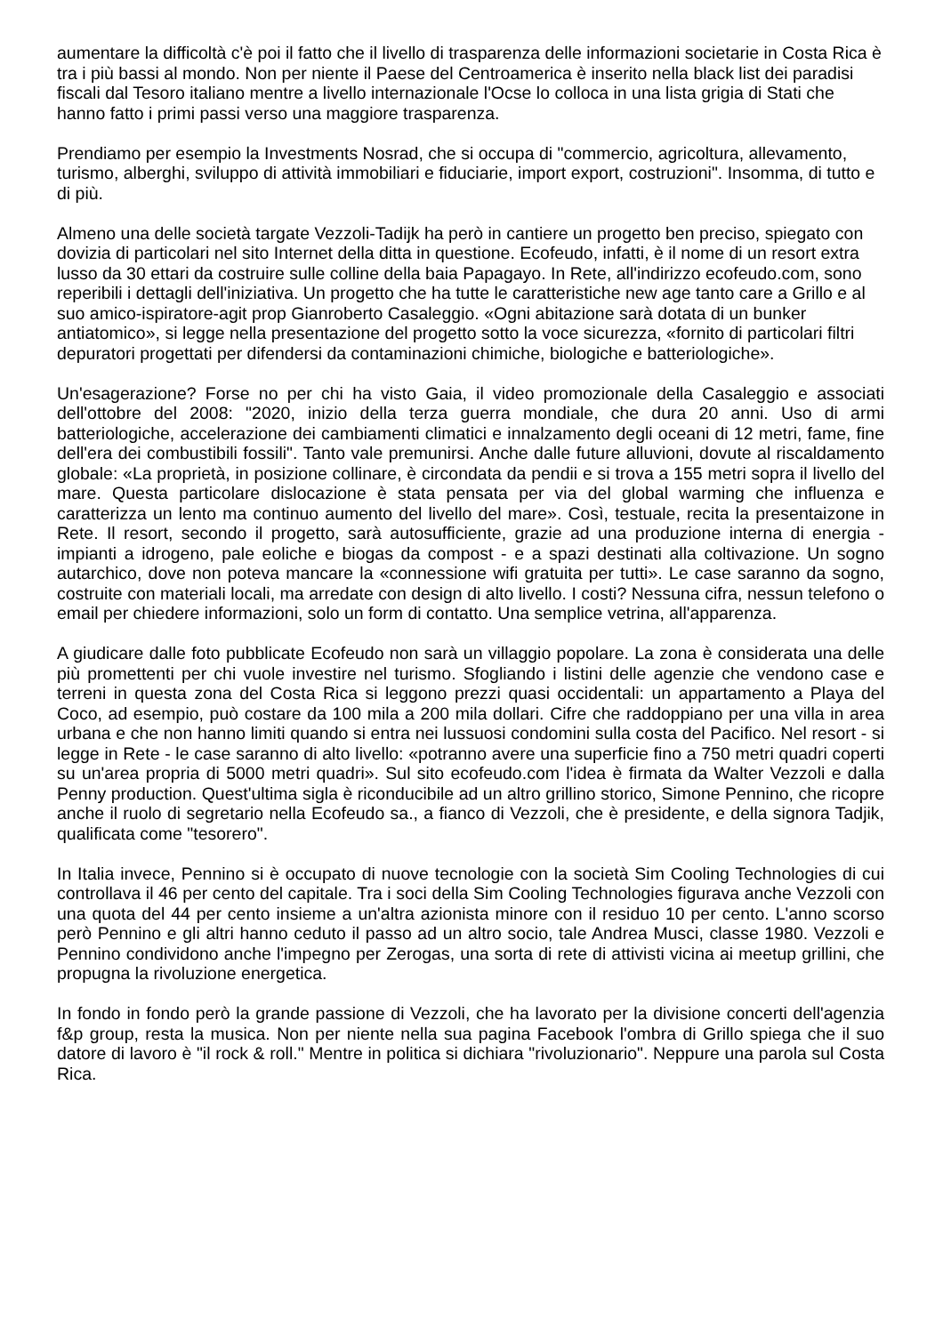aumentare la difficoltà c'è poi il fatto che il livello di trasparenza delle informazioni societarie in Costa Rica è tra i più bassi al mondo. Non per niente il Paese del Centroamerica è inserito nella black list dei paradisi fiscali dal Tesoro italiano mentre a livello internazionale l'Ocse lo colloca in una lista grigia di Stati che hanno fatto i primi passi verso una maggiore trasparenza.
Prendiamo per esempio la Investments Nosrad, che si occupa di "commercio, agricoltura, allevamento, turismo, alberghi, sviluppo di attività immobiliari e fiduciarie, import export, costruzioni". Insomma, di tutto e di più.
Almeno una delle società targate Vezzoli-Tadijk ha però in cantiere un progetto ben preciso, spiegato con dovizia di particolari nel sito Internet della ditta in questione. Ecofeudo, infatti, è il nome di un resort extra lusso da 30 ettari da costruire sulle colline della baia Papagayo. In Rete, all'indirizzo ecofeudo.com, sono reperibili i dettagli dell'iniziativa. Un progetto che ha tutte le caratteristiche new age tanto care a Grillo e al suo amico-ispiratore-agit prop Gianroberto Casaleggio. «Ogni abitazione sarà dotata di un bunker antiatomico», si legge nella presentazione del progetto sotto la voce sicurezza, «fornito di particolari filtri depuratori progettati per difendersi da contaminazioni chimiche, biologiche e batteriologiche».
Un'esagerazione? Forse no per chi ha visto Gaia, il video promozionale della Casaleggio e associati dell'ottobre del 2008: "2020, inizio della terza guerra mondiale, che dura 20 anni. Uso di armi batteriologiche, accelerazione dei cambiamenti climatici e innalzamento degli oceani di 12 metri, fame, fine dell'era dei combustibili fossili". Tanto vale premunirsi. Anche dalle future alluvioni, dovute al riscaldamento globale: «La proprietà, in posizione collinare, è circondata da pendii e si trova a 155 metri sopra il livello del mare. Questa particolare dislocazione è stata pensata per via del global warming che influenza e caratterizza un lento ma continuo aumento del livello del mare». Così, testuale, recita la presentaizone in Rete. Il resort, secondo il progetto, sarà autosufficiente, grazie ad una produzione interna di energia - impianti a idrogeno, pale eoliche e biogas da compost - e a spazi destinati alla coltivazione. Un sogno autarchico, dove non poteva mancare la «connessione wifi gratuita per tutti». Le case saranno da sogno, costruite con materiali locali, ma arredate con design di alto livello. I costi? Nessuna cifra, nessun telefono o email per chiedere informazioni, solo un form di contatto. Una semplice vetrina, all'apparenza.
A giudicare dalle foto pubblicate Ecofeudo non sarà un villaggio popolare. La zona è considerata una delle più promettenti per chi vuole investire nel turismo. Sfogliando i listini delle agenzie che vendono case e terreni in questa zona del Costa Rica si leggono prezzi quasi occidentali: un appartamento a Playa del Coco, ad esempio, può costare da 100 mila a 200 mila dollari. Cifre che raddoppiano per una villa in area urbana e che non hanno limiti quando si entra nei lussuosi condomini sulla costa del Pacifico. Nel resort - si legge in Rete - le case saranno di alto livello: «potranno avere una superficie fino a 750 metri quadri coperti su un'area propria di 5000 metri quadri». Sul sito ecofeudo.com l'idea è firmata da Walter Vezzoli e dalla Penny production. Quest'ultima sigla è riconducibile ad un altro grillino storico, Simone Pennino, che ricopre anche il ruolo di segretario nella Ecofeudo sa., a fianco di Vezzoli, che è presidente, e della signora Tadjik, qualificata come "tesorero".
In Italia invece, Pennino si è occupato di nuove tecnologie con la società Sim Cooling Technologies di cui controllava il 46 per cento del capitale. Tra i soci della Sim Cooling Technologies figurava anche Vezzoli con una quota del 44 per cento insieme a un'altra azionista minore con il residuo 10 per cento. L'anno scorso però Pennino e gli altri hanno ceduto il passo ad un altro socio, tale Andrea Musci, classe 1980. Vezzoli e Pennino condividono anche l'impegno per Zerogas, una sorta di rete di attivisti vicina ai meetup grillini, che propugna la rivoluzione energetica.
In fondo in fondo però la grande passione di Vezzoli, che ha lavorato per la divisione concerti dell'agenzia f&p group, resta la musica. Non per niente nella sua pagina Facebook l'ombra di Grillo spiega che il suo datore di lavoro è "il rock & roll." Mentre in politica si dichiara "rivoluzionario". Neppure una parola sul Costa Rica.